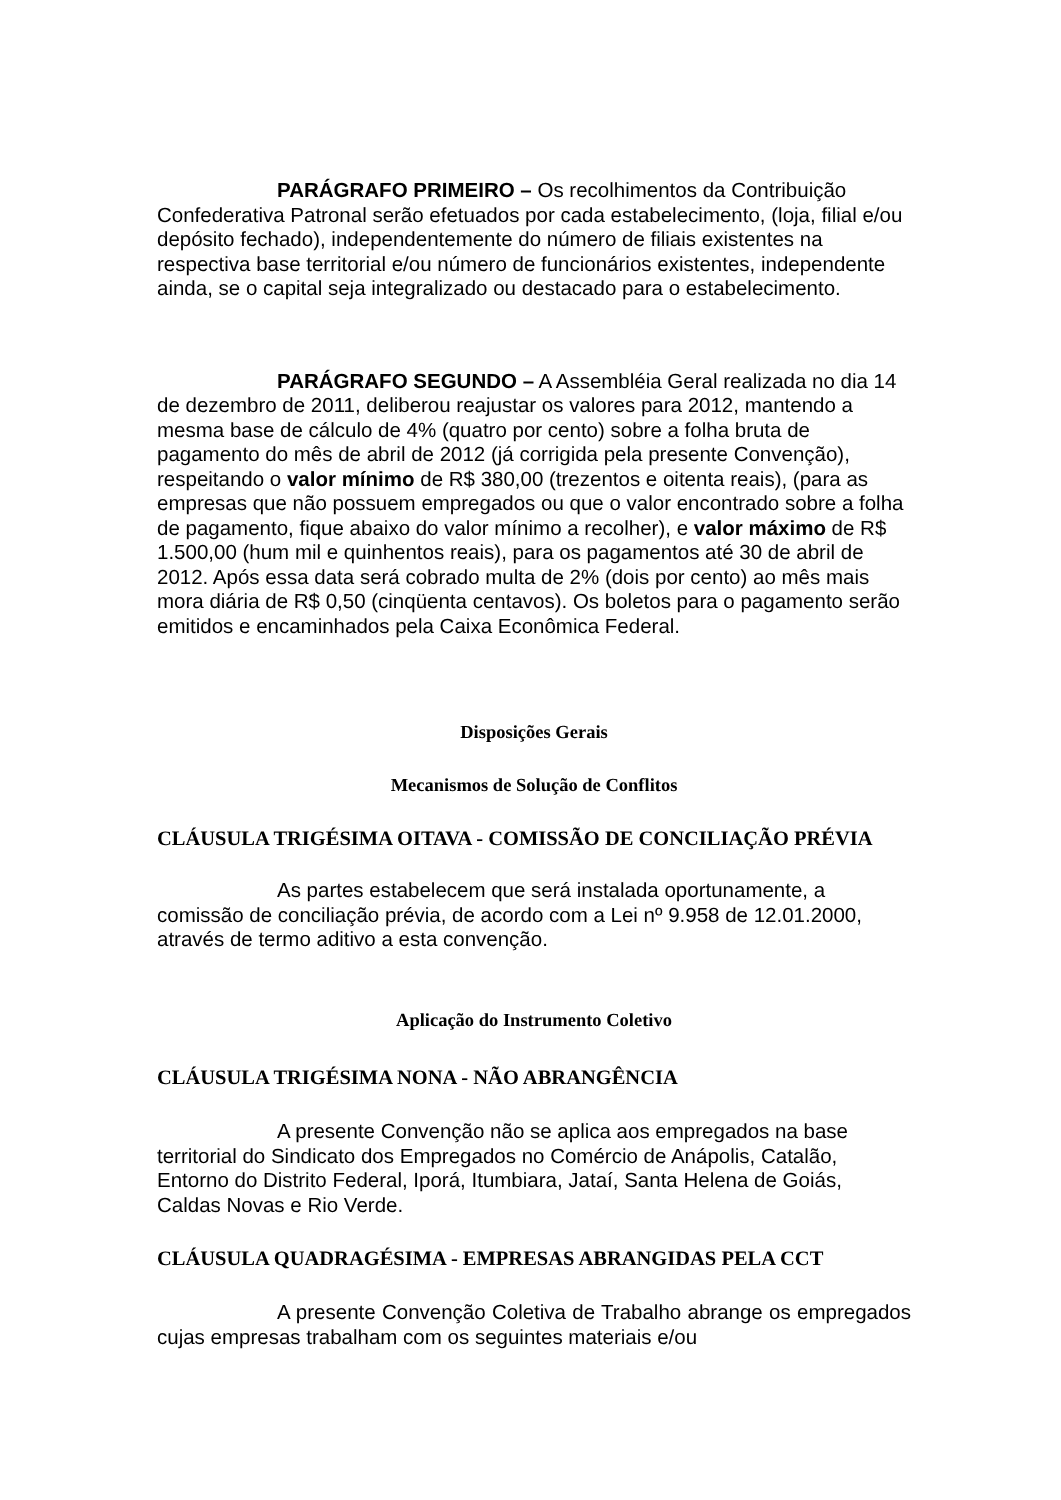PARÁGRAFO PRIMEIRO – Os recolhimentos da Contribuição Confederativa Patronal serão efetuados por cada estabelecimento, (loja, filial e/ou depósito fechado), independentemente do número de filiais existentes na respectiva base territorial e/ou número de funcionários existentes, independente ainda, se o capital seja integralizado ou destacado para o estabelecimento.
PARÁGRAFO SEGUNDO – A Assembléia Geral realizada no dia 14 de dezembro de 2011, deliberou reajustar os valores para 2012, mantendo a mesma base de cálculo de 4% (quatro por cento) sobre a folha bruta de pagamento do mês de abril de 2012 (já corrigida pela presente Convenção), respeitando o valor mínimo de R$ 380,00 (trezentos e oitenta reais), (para as empresas que não possuem empregados ou que o valor encontrado sobre a folha de pagamento, fique abaixo do valor mínimo a recolher), e valor máximo de R$ 1.500,00 (hum mil e quinhentos reais), para os pagamentos até 30 de abril de 2012. Após essa data será cobrado multa de 2% (dois por cento) ao mês mais mora diária de R$ 0,50 (cinqüenta centavos). Os boletos para o pagamento serão emitidos e encaminhados pela Caixa Econômica Federal.
Disposições Gerais
Mecanismos de Solução de Conflitos
CLÁUSULA TRIGÉSIMA OITAVA - COMISSÃO DE CONCILIAÇÃO PRÉVIA
As partes estabelecem que será instalada oportunamente, a comissão de conciliação prévia, de acordo com a Lei nº 9.958 de 12.01.2000, através de termo aditivo a esta convenção.
Aplicação do Instrumento Coletivo
CLÁUSULA TRIGÉSIMA NONA - NÃO ABRANGÊNCIA
A presente Convenção não se aplica aos empregados na base territorial do Sindicato dos Empregados no Comércio de Anápolis, Catalão, Entorno do Distrito Federal, Iporá, Itumbiara, Jataí, Santa Helena de Goiás, Caldas Novas e Rio Verde.
CLÁUSULA QUADRAGÉSIMA - EMPRESAS ABRANGIDAS PELA CCT
A presente Convenção Coletiva de Trabalho abrange os empregados cujas empresas trabalham com os seguintes materiais e/ou